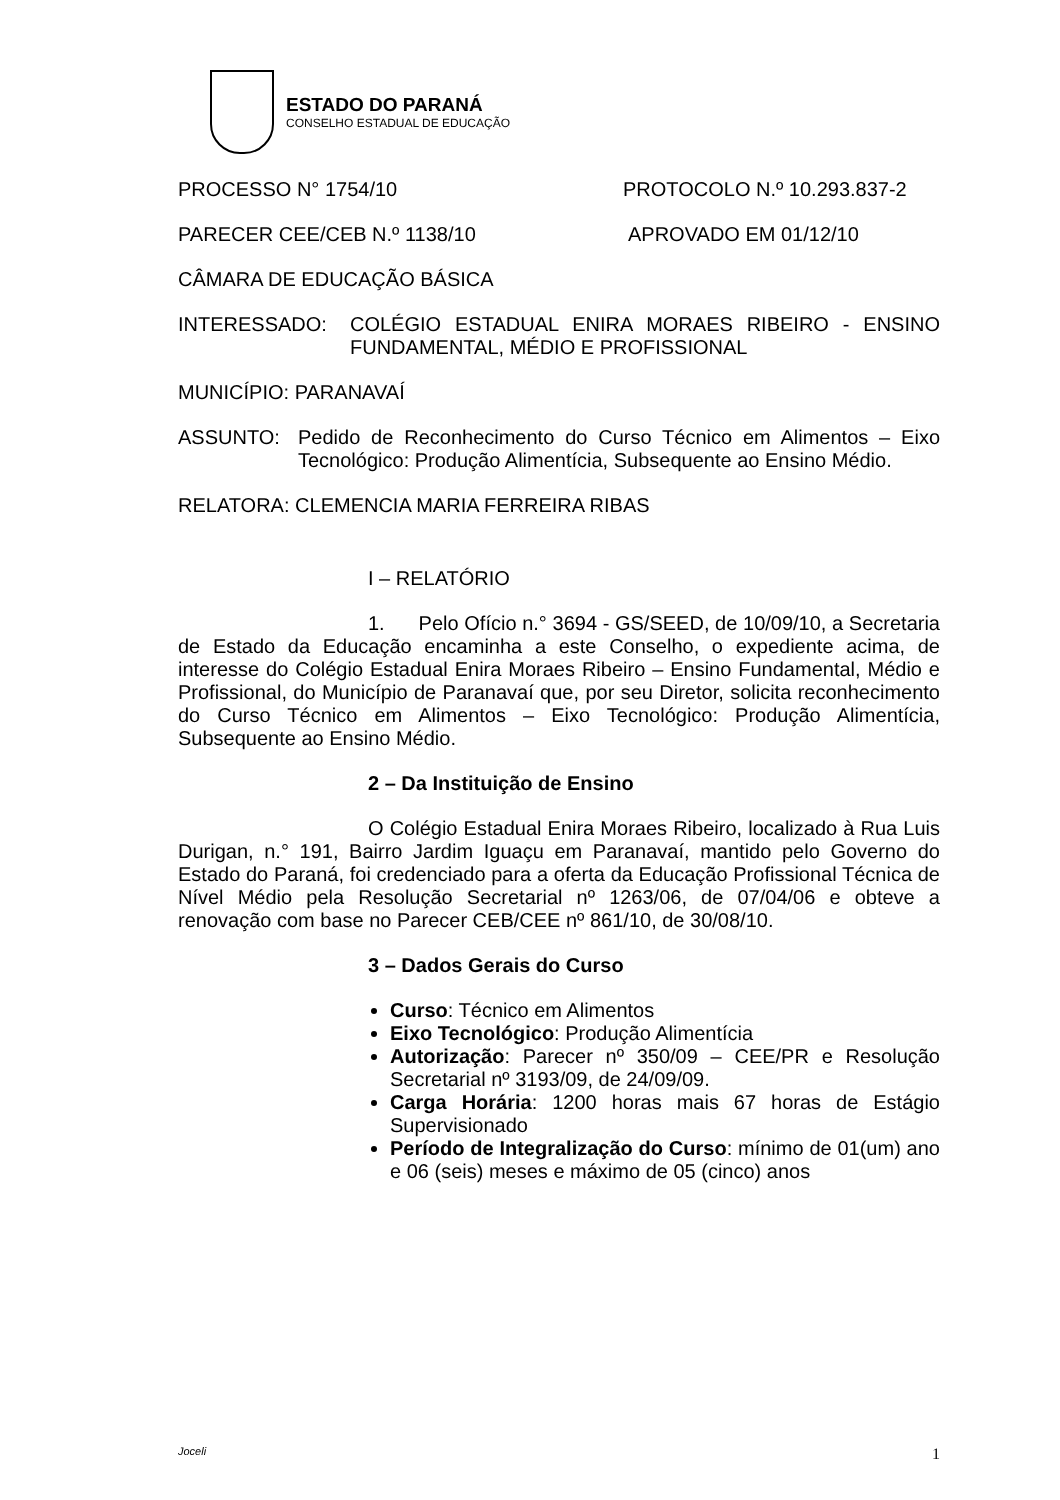ESTADO DO PARANÁ
CONSELHO ESTADUAL DE EDUCAÇÃO
PROCESSO N° 1754/10 PROTOCOLO N.º 10.293.837-2
PARECER CEE/CEB N.º 1138/10 APROVADO EM 01/12/10
CÂMARA DE EDUCAÇÃO BÁSICA
INTERESSADO: COLÉGIO ESTADUAL ENIRA MORAES RIBEIRO - ENSINO FUNDAMENTAL, MÉDIO E PROFISSIONAL
MUNICÍPIO: PARANAVAÍ
ASSUNTO: Pedido de Reconhecimento do Curso Técnico em Alimentos – Eixo Tecnológico: Produção Alimentícia, Subsequente ao Ensino Médio.
RELATORA: CLEMENCIA MARIA FERREIRA RIBAS
I – RELATÓRIO
1. Pelo Ofício n.° 3694 - GS/SEED, de 10/09/10, a Secretaria de Estado da Educação encaminha a este Conselho, o expediente acima, de interesse do Colégio Estadual Enira Moraes Ribeiro – Ensino Fundamental, Médio e Profissional, do Município de Paranavaí que, por seu Diretor, solicita reconhecimento do Curso Técnico em Alimentos – Eixo Tecnológico: Produção Alimentícia, Subsequente ao Ensino Médio.
2 – Da Instituição de Ensino
O Colégio Estadual Enira Moraes Ribeiro, localizado à Rua Luis Durigan, n.° 191, Bairro Jardim Iguaçu em Paranavaí, mantido pelo Governo do Estado do Paraná, foi credenciado para a oferta da Educação Profissional Técnica de Nível Médio pela Resolução Secretarial nº 1263/06, de 07/04/06 e obteve a renovação com base no Parecer CEB/CEE nº 861/10, de 30/08/10.
3 – Dados Gerais do Curso
Curso: Técnico em Alimentos
Eixo Tecnológico: Produção Alimentícia
Autorização: Parecer nº 350/09 – CEE/PR e Resolução Secretarial nº 3193/09, de 24/09/09.
Carga Horária: 1200 horas mais 67 horas de Estágio Supervisionado
Período de Integralização do Curso: mínimo de 01(um) ano e 06 (seis) meses e máximo de 05 (cinco) anos
Joceli 1